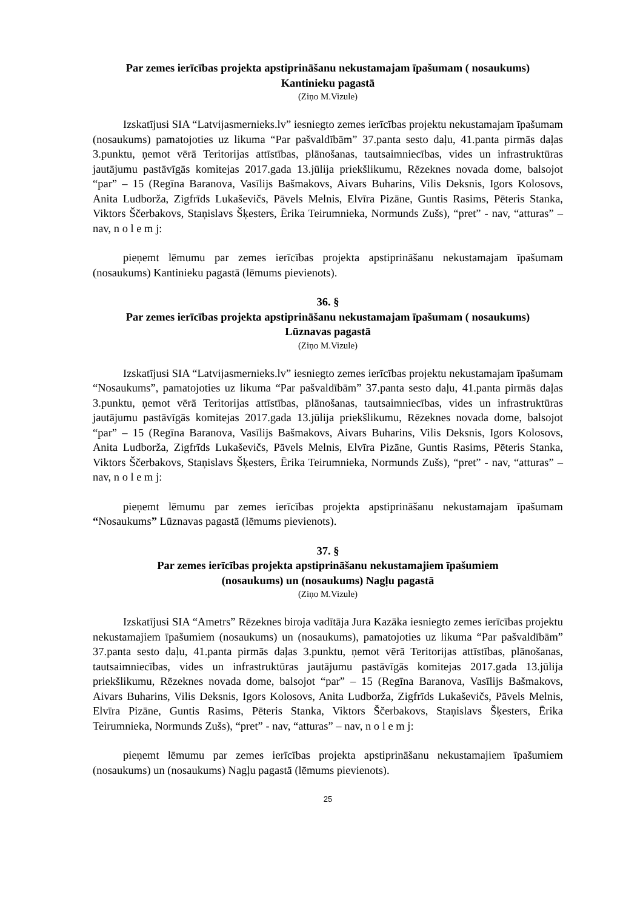Par zemes ierīcības projekta apstiprināšanu nekustamajam īpašumam ( nosaukums)
Kantinieku pagastā
(Ziņo M.Vizule)
Izskatījusi SIA “Latvijasmernieks.lv” iesniegto zemes ierīcības projektu nekustamajam īpašumam (nosaukums) pamatojoties uz likuma “Par pašvaldībām” 37.panta sesto daļu, 41.panta pirmās daļas 3.punktu, ņemot vērā Teritorijas attīstības, plānošanas, tautsaimniecības, vides un infrastruktūras jautājumu pastāvīgās komitejas 2017.gada 13.jūlija priekšlikumu, Rēzeknes novada dome, balsojot “par” – 15 (Regīna Baranova, Vasīlijs Bašmakovs, Aivars Buharins, Vilis Deksnis, Igors Kolosovs, Anita Ludborža, Zigfrīds Lukaševičs, Pāvels Melnis, Elvīra Pizāne, Guntis Rasims, Pēteris Stanka, Viktors Ščerbakovs, Staņislavs Šķesters, Ērika Teirumnieka, Normunds Zušs), “pret” - nav, “atturas” – nav, n o l e m j:
pieņemt lēmumu par zemes ierīcības projekta apstiprināšanu nekustamajam īpašumam (nosaukums) Kantinieku pagastā (lēmums pievienots).
36. §
Par zemes ierīcības projekta apstiprināšanu nekustamajam īpašumam ( nosaukums)
Lūznavas pagastā
(Ziņo M.Vizule)
Izskatījusi SIA “Latvijasmernieks.lv” iesniegto zemes ierīcības projektu nekustamajam īpašumam “Nosaukums”, pamatojoties uz likuma “Par pašvaldībām” 37.panta sesto daļu, 41.panta pirmās daļas 3.punktu, ņemot vērā Teritorijas attīstības, plānošanas, tautsaimniecības, vides un infrastruktūras jautājumu pastāvīgās komitejas 2017.gada 13.jūlija priekšlikumu, Rēzeknes novada dome, balsojot “par” – 15 (Regīna Baranova, Vasīlijs Bašmakovs, Aivars Buharins, Vilis Deksnis, Igors Kolosovs, Anita Ludborža, Zigfrīds Lukaševičs, Pāvels Melnis, Elvīra Pizāne, Guntis Rasims, Pēteris Stanka, Viktors Ščerbakovs, Staņislavs Šķesters, Ērika Teirumnieka, Normunds Zušs), “pret” - nav, “atturas” – nav, n o l e m j:
pieņemt lēmumu par zemes ierīcības projekta apstiprināšanu nekustamajam īpašumam “Nosaukums” Lūznavas pagastā (lēmums pievienots).
37. §
Par zemes ierīcības projekta apstiprināšanu nekustamajiem īpašumiem
(nosaukums) un (nosaukums) Nagļu pagastā
(Ziņo M.Vizule)
Izskatījusi SIA “Ametrs” Rēzeknes biroja vadītāja Jura Kazāka iesniegto zemes ierīcības projektu nekustamajiem īpašumiem (nosaukums) un (nosaukums), pamatojoties uz likuma “Par pašvaldībām” 37.panta sesto daļu, 41.panta pirmās daļas 3.punktu, ņemot vērā Teritorijas attīstības, plānošanas, tautsaimniecības, vides un infrastruktūras jautājumu pastāvīgās komitejas 2017.gada 13.jūlija priekšlikumu, Rēzeknes novada dome, balsojot “par” – 15 (Regīna Baranova, Vasīlijs Bašmakovs, Aivars Buharins, Vilis Deksnis, Igors Kolosovs, Anita Ludborža, Zigfrīds Lukaševičs, Pāvels Melnis, Elvīra Pizāne, Guntis Rasims, Pēteris Stanka, Viktors Ščerbakovs, Staņislavs Šķesters, Ērika Teirumnieka, Normunds Zušs), “pret” - nav, “atturas” – nav, n o l e m j:
pieņemt lēmumu par zemes ierīcības projekta apstiprināšanu nekustamajiem īpašumiem (nosaukums) un (nosaukums) Nagļu pagastā (lēmums pievienots).
25